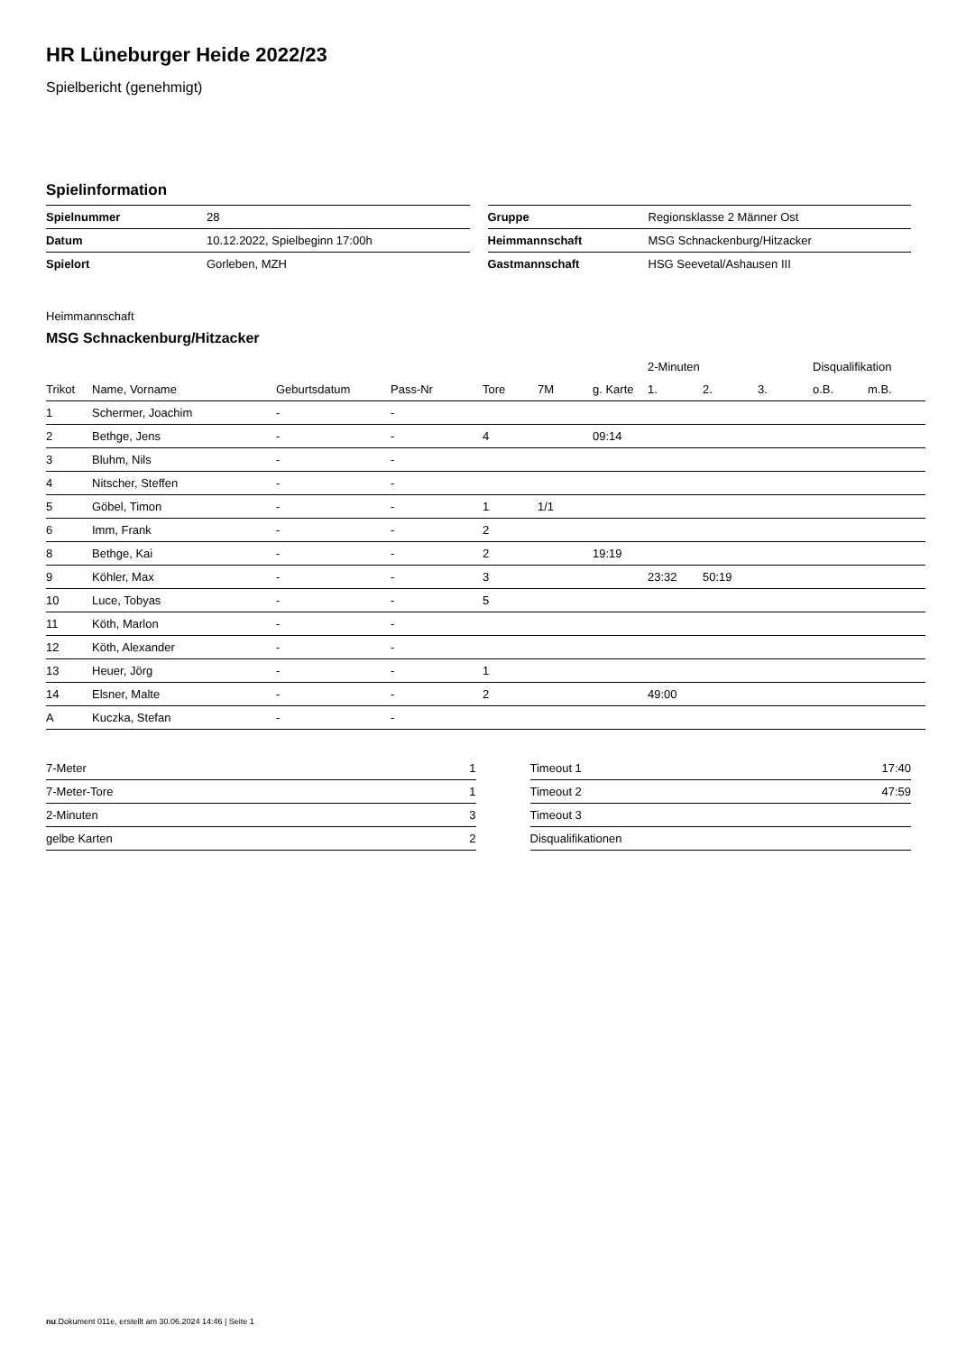HR Lüneburger Heide 2022/23
Spielbericht (genehmigt)
Spielinformation
| Spielnummer | 28 |
| Datum | 10.12.2022, Spielbeginn 17:00h |
| Spielort | Gorleben, MZH |
| Gruppe | Regionsklasse 2 Männer Ost |
| Heimmannschaft | MSG Schnackenburg/Hitzacker |
| Gastmannschaft | HSG Seevetal/Ashausen III |
Heimmannschaft
MSG Schnackenburg/Hitzacker
| | | | | | | | 2-Minuten | | | Disqualifikation | |
| --- | --- | --- | --- | --- | --- | --- | --- | --- | --- | --- | --- |
| Trikot | Name, Vorname | Geburtsdatum | Pass-Nr | Tore | 7M | g. Karte | 1. | 2. | 3. | o.B. | m.B. |
| 1 | Schermer, Joachim | - | - | | | | | | | | |
| 2 | Bethge, Jens | - | - | 4 | | 09:14 | | | | | |
| 3 | Bluhm, Nils | - | - | | | | | | | | |
| 4 | Nitscher, Steffen | - | - | | | | | | | | |
| 5 | Göbel, Timon | - | - | 1 | 1/1 | | | | | | |
| 6 | Imm, Frank | - | - | 2 | | | | | | | |
| 8 | Bethge, Kai | - | - | 2 | | 19:19 | | | | | |
| 9 | Köhler, Max | - | - | 3 | | | 23:32 | 50:19 | | | |
| 10 | Luce, Tobyas | - | - | 5 | | | | | | | |
| 11 | Köth, Marlon | - | - | | | | | | | | |
| 12 | Köth, Alexander | - | - | | | | | | | | |
| 13 | Heuer, Jörg | - | - | 1 | | | | | | | |
| 14 | Elsner, Malte | - | - | 2 | | | 49:00 | | | | |
| A | Kuczka, Stefan | - | - | | | | | | | | |
| 7-Meter | 1 |
| 7-Meter-Tore | 1 |
| 2-Minuten | 3 |
| gelbe Karten | 2 |
| Timeout 1 | 17:40 |
| Timeout 2 | 47:59 |
| Timeout 3 | |
| Disqualifikationen | |
nu.Dokument 011e, erstellt am 30.06.2024 14:46 | Seite 1